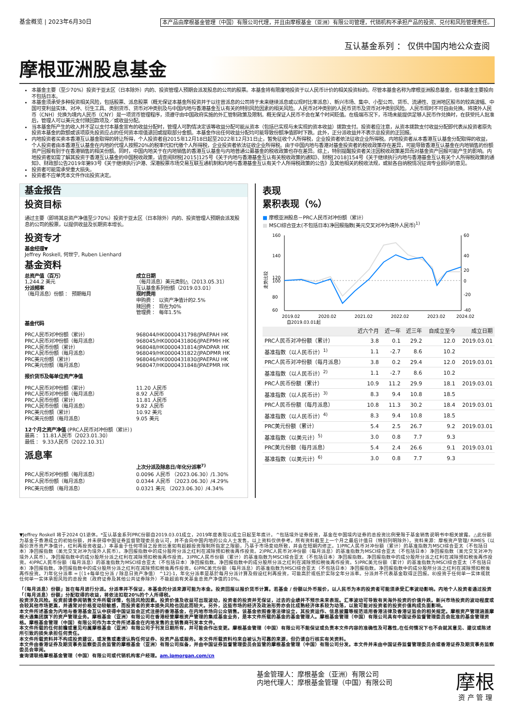基金概览 | 2023年6月30日 本产品由摩根基金管理（中国）有限公司代理，并且由摩根基金（亚洲）有限公司管理，代销机构不承担产品的投资、兑付和风险管理责任。
互认基金系列 ： 仅供中国内地公众查阅
摩根亚洲股息基金
本基金主要（至少70%）投资于亚太区（日本除外）内的、投资管理人预期会派发股息的公司的股票。本基金将有限度地投资于以人民币计价的相关投资标的。尽管本基金名称为摩根亚洲股息基金，但本基金主要投向不包括日本。
本基金须承受多种投资相关风险，包括股票、派息股票（概无保证本基金所投资并于以往曾派息的公司将于未来继续派息或以现时比率派息）、新兴市场、集中、小型公司、货币、流通性、亚洲地区股市的较高波幅、中国可变利益实体、对冲、衍生工具、类别货币、货币对冲类别及与中国内地与香港基金互认有关的特别风险因素的相关风险。人民币对冲类别的人民币货币及货币对冲类别风险。人民币现时不可自由兑换。将境外人民币（CNH）兑换为境内人民币（CNY）是一项货币管理程序，须遵守由中国政府实施的外汇管制政策及限制。概无保证人民币不会在某个时间贬值。在极端市况下，市场未能提供足够人民币作兑换时，在获受托人批准后，管理人可以美元支付赎回款项及／或收益分配。
当本基金所产生的收入并不足以支付本基金宣布的收益分配时，管理人可酌情决定该等收益分配可能从资本（包括已实现与未实现的资本收益）拨款支付。投资者应注意，从资本拨款支付收益分配即代表从投资者原先投资本基金的款额或该项原先投资应占的任何资本增值退回或提取部分金额。本基金作出任何收益分配均可能导致份额净值即时下跌。此外，正分派收益并不表示总投资的正回报。
内地投资者买卖本香港互认基金取得的转让所得，个人投资者自2015年12月18日起至2022年12月31日止，暂免征收个人所得税，企业投资者依法征收企业所得税。内地投资者从本香港互认基金分配取得的收益，个人投资者由本香港互认基金在内地的代理人按照20%的税率代扣代缴个人所得税，企业投资者依法征收企业所得税。由于中国内地与香港对基金投资者的税收政策存在差异，可能导致香港互认基金在内地销售的份额资产回报有别于在香港销售的相关份额。同时，中国内地关于在内地销售的香港互认基金与内地普通公募基金的税收政策也存在差异。综上，特别提醒投资者关注因税收政策差异而对基金资产回报可能产生的影响。内地投资者如需了解其投资于香港互认基金的中国税收政策，请查阅财税[2015]125号《关于内地与香港基金互认有关税收政策的通知》、财税[2018]154号《关于继续执行内地与香港基金互认有关个人所得税政策的通知》、财政部公告2019年第93号《关于继续执行沪港、深港股票市场交易互联互通机制和内地与香港基金互认有关个人所得税政策的公告》及其他相关的税收法规，或就各自纳税情况征询专业顾问的意见。
投资者可能需承受重大损失。
投资者不应单凭本文件作出投资决定。
基金报告
投资目标
通过主要（即将其总资产净值至少70%）投资于亚太区（日本除外）内的、投资管理人预期会派发股息的公司的股票，以提供收益及长期资本增长。
投资专才
基金经理▼
Jeffrey Roskell, 何世宁, Ruben Lienhard
基金资料
总资产值（百万）
1,244.2 美元
分派频率
（每月派息）份额 ： 预期每月
成立日期
（每月派息）美元类别△（2013.05.31）
互认基金系列份额（2019.03.01）
现时费用
申购费 ： 以资产净值计的2.5%
赎回费 ： 现在为0%
管理费 ： 每年1.5%
基金代码
PRC人民币对冲份额（累计）
PRC人民币对冲份额（每月派息）
PRC人民币份额（累计）
PRC人民币份额（每月派息）
PRC美元份额（累计）
PRC美元份额（每月派息）
968044/HK0000431798/JPAEPAH HK
968045/HK0000431806/JPAEPMH HK
968048/HK0000431814/JPADPAR HK
968049/HK0000431822/JPADPMR HK
968046/HK0000431830/JPAEPAU HK
968047/HK0000431848/JPAEPMR HK
报价货币及每单位资产净值
PRC人民币对冲份额（累计）
PRC人民币对冲份额（每月派息）
PRC人民币份额（累计）
PRC人民币份额（每月派息）
PRC美元份额（累计）
PRC美元份额（每月派息）
11.20 人民币
8.92 人民币
11.81 人民币
9.82 人民币
10.92 美元
9.05 美元
12个月之资产净值 (PRC人民币对冲份额（累计）)
最高 ： 11.81人民币（2023.01.30）
最低 ： 9.33人民币（2022.10.31）
派息率
上次分派及除息日/年化分派率<sup>7)</sup>
PRC人民币对冲份额（每月派息）
0.0096 人民币 （2023.06.30）/1.30%
PRC人民币份额（每月派息）
0.0344 人民币 （2023.06.30）/4.29%
PRC美元份额（每月派息）
0.0321 美元 （2023.06.30）/4.34%
表现
累积表现（%）
■ 摩根亚洲股息－PRC人民币对冲份额（累计）
■ MSCI综合亚太(不包括日本)净回报指数(美元交叉对冲为境外人民币)<sup>1)</sup>
走势比较
160
140
120
100
80
60
60
40
20
0
-20
-40
2019.02
2020.02
2021.02
2022.02
2023.02
2024.02
自2019.03.01起
| | 近六个月 | 近一年 | 近三年 | 自成立至今 | 成立日期 |
| --- | --- | --- | --- | --- | --- |
| PRC人民币对冲份额（累计） | 3.8 | 0.1 | 29.2 | 12.0 | 2019.03.01 |
| 基准指数（以人民币计）<sup>1)</sup> | 1.1 | -2.7 | 8.6 | 10.2 | |
| PRC人民币对冲份额（每月派息） | 3.8 | 0.2 | 29.4 | 12.0 | 2019.03.01 |
| 基准指数（以人民币计）<sup>2)</sup> | 1.1 | -2.7 | 8.6 | 10.2 | |
| PRC人民币份额（累计） | 10.9 | 11.2 | 29.9 | 18.1 | 2019.03.01 |
| 基准指数（以人民币计）<sup>3)</sup> | 8.3 | 9.4 | 10.8 | 18.5 | |
| PRC人民币份额（每月派息） | 10.8 | 11.3 | 30.2 | 18.4 | 2019.03.01 |
| 基准指数（以人民币计）<sup>4)</sup> | 8.3 | 9.4 | 10.8 | 18.5 | |
| PRC美元份额（累计） | 5.4 | 2.5 | 26.7 | 9.2 | 2019.03.01 |
| 基准指数（以美元计）<sup>5)</sup> | 3.0 | 0.8 | 7.7 | 9.3 | |
| PRC美元份额（每月派息） | 5.4 | 2.4 | 26.6 | 9.1 | 2019.03.01 |
| 基准指数（以美元计）<sup>6)</sup> | 3.0 | 0.8 | 7.7 | 9.3 | |
▼Jeffrey Roskell 将于2024 Q1退休。*互认基金系列PRC份额自2019.03.01成立，2019年度表现以成立日起至年底计。^包括境外证券投资，基金在中国境内证券的总投资比例受限于基金销售说明书中相关披露。△此份额为基金于香港成立的初始份额，并未获得中国证券监督管理委员会认可，并不会向中国内地的公众人士发售。以上资料仅供参考。所有资料截至上一个月之最后计值日（特别列明除外）。资料来源：摩根资产管理/ RIMES（以报价货币资产净值计，红利再投资收益。）本基金于任何项目之投资比重如有超越投资限制所指定之限额，乃基于市场变动所致，并会在短期内修正。1)PRC人民币对冲份额（累计）的基准指数为MSCI综合亚太（不包括日本）净回报指数（美元交叉对冲为境外人民币）。净回报指数中的成分股所分派之红利在减除预扣税後再作投资。2)PRC人民币对冲份额（每月派息）的基准指数为MSCI综合亚太（不包括日本）净回报指数（美元交叉对冲为境外人民币）。净回报指数中的成分股所分派之红利在减除预扣税後再作投资。3)PRC人民币份额（累计）的基准指数为MSCI综合亚太（不包括日本）净回报指数。净回报指数中的成分股所分派之红利在减除预扣税後再作投资。4)PRC人民币份额（每月派息）的基准指数为MSCI综合亚太（不包括日本）净回报指数。净回报指数中的成分股所分派之红利在减除预扣税後再作投资。5)PRC美元份额（累计）的基准指数为MSCI综合亚太（不包括日本）净回报指数。净回报指数中的成分股所分派之红利在减除预扣税後再作投资。6)PRC美元份额（每月派息）的基准指数为MSCI综合亚太（不包括日本）净回报指数。净回报指数中的成分股所分派之红利在减除预扣税後再作投资。7)年化分派率 = [（1+每单位分派 / 除息日资产净值） ^12]-1，年化分派率是基於每月分派计算及假设红利再投资，可能高於或低於实际全年分派率。分派并不代表基金取得正回报。8)投资于任何单一实体或就任何单一实体承担风险的总投资（政府证券及其他公共证券除外）不能超逾有关基金总资产净值的10%。
「（每月派息）份额」旨在每月进行分派。分派率并不保证，本基金的分派来源可能为本金。投资回报以报价货币计算。若基金 / 份额以外币报价，以人民币为本的投资者可能须承受汇率波动影响。内地个人投资者通过投资「（每月派息）份额」分配取得的收益，将依法扣取20%的个人所得税。
投资涉及风险。投资前请参阅销售文件所载详情，包括风险因素。投资价值及收益可出现波动，投资者的投资并无保证，过去的业绩并不预示未来表现。汇率波动可导致有关海外投资的价值升跌。新兴市场投资的波动程度或会较其他市场更高，并通常对价格变动较敏感，而投资者的资本损失风险也因此而较大。另外，这些市场的经济及政治形势亦会比成熟经济体系较为动荡，以致可能对投资者的投资价值构成负面影响。
本文件所述基金为内地与香港基金互认中获得中国证监会正式注册的香港基金，在内地市场向公众销售。该基金依照香港法律设立，其投资运作、信息披露等规范适用香港法律及香港证监会的相关规定。摩根资产管理涵盖摩根大通集团旗下的资产管理业务。摩根基金（亚洲）有限公司在香港经营摩根资产管理的集成基金业务，是本文件所载的基金的基金管理人。摩根基金管理（中国）有限公司具有中国证券监督管理委员会批准的基金管理资格。摩根基金管理（中国）有限公司作为本文件所述基金在内地发售的主销售商刊发本文件。
本文件所载的任何前瞻或意见均属摩根基金（亚洲）有限公司于刊发日期所有，并可能会作出变更。摩根基金管理（中国）有限公司不能保证或负责本文件内容的准确性及可靠性,在任何情况下也不会就其意见、建议或陈述所引致的损失承担任何责任。
本文件所载资料并不构成投资建议，或发售或邀请认购任何证券、投资产品或服务。本文件所载资料均来自被认为可靠的来源，但仍请自行核实有关资料。
本文件由香港证券及期货事务监察委员会监管的摩根基金（亚洲）有限公司拟备，并由中国证券监督管理委员会监管的摩根基金管理（中国）有限公司分发。本文件并未由中国证券监督管理委员会或香港证券及期货事务监察委员会审阅。
查询请联络摩根基金管理（中国）有限公司或代销机构客户经理。am.jpmorgan.com/cn
基金管理人：摩根基金（亚洲）有限公司
内地代理人：摩根基金管理（中国）有限公司
摩根
资 产 管 理